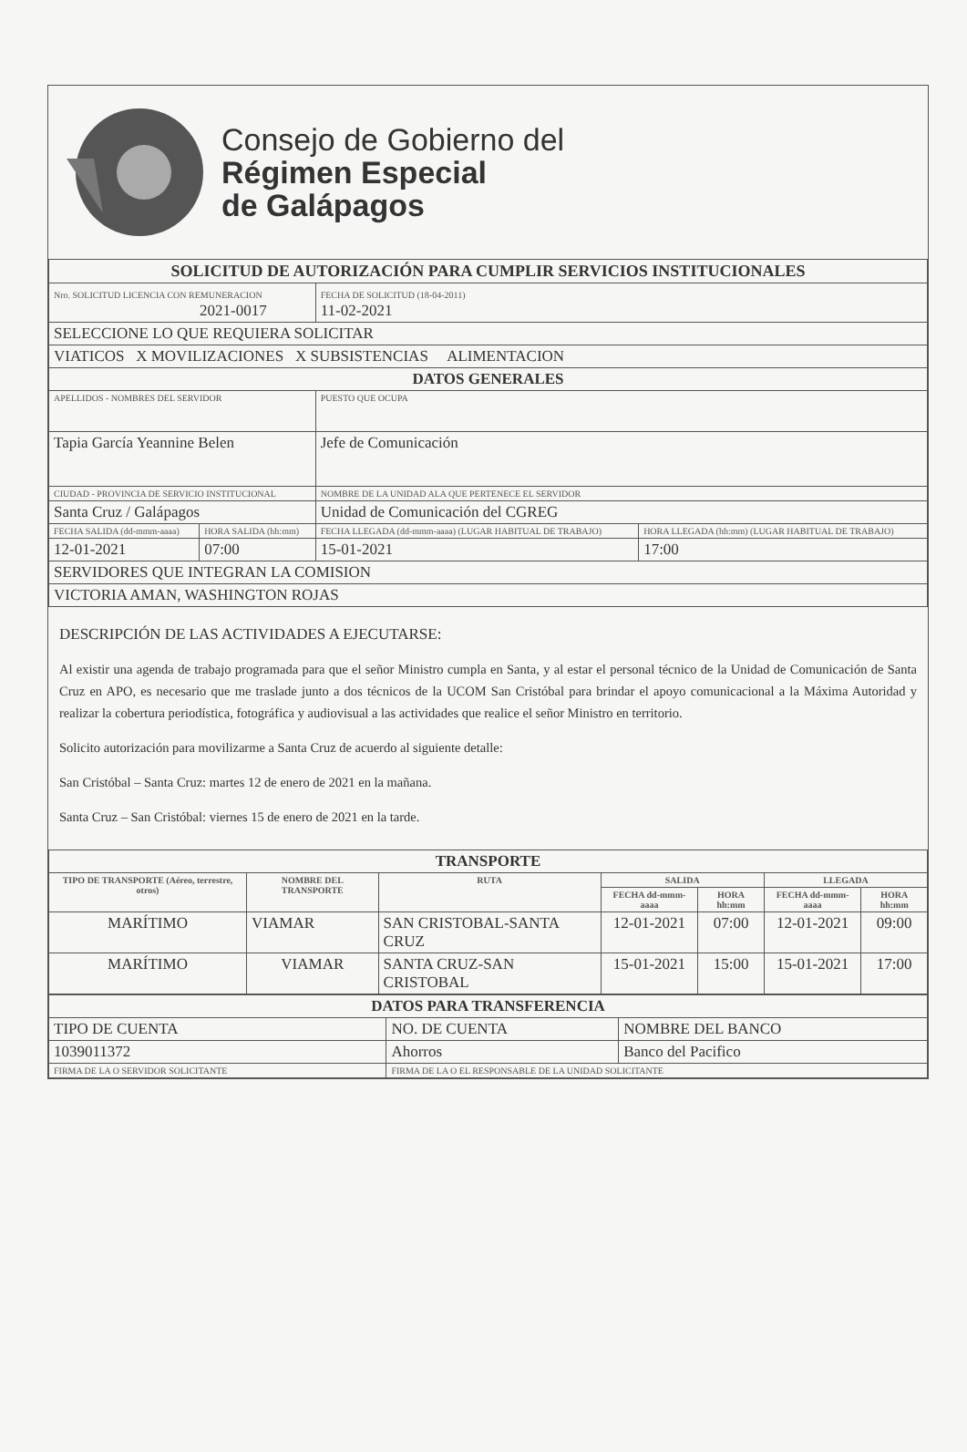Consejo de Gobierno del
Régimen Especial
de Galápagos
| SOLICITUD DE AUTORIZACIÓN PARA CUMPLIR SERVICIOS INSTITUCIONALES | | | |
| --- | --- | --- | --- |
| Nro. SOLICITUD LICENCIA CON REMUNERACION 2021-0017 | | FECHA DE SOLICITUD (18-04-2011) 11-02-2021 | |
| SELECCIONE LO QUE REQUIERA SOLICITAR | | | |
| VIATICOS X MOVILIZACIONES X SUBSISTENCIAS ALIMENTACION | | | |
| DATOS GENERALES | | | |
| APELLIDOS - NOMBRES DEL SERVIDOR | | PUESTO QUE OCUPA | |
| Tapia García Yeannine Belen | | Jefe de Comunicación | |
| CIUDAD - PROVINCIA DE SERVICIO INSTITUCIONAL | | NOMBRE DE LA UNIDAD ALA QUE PERTENECE EL SERVIDOR | |
| Santa Cruz / Galápagos | | Unidad de Comunicación del CGREG | |
| FECHA SALIDA (dd-mmm-aaaa) | HORA SALIDA (hh:mm) | FECHA LLEGADA (dd-mmm-aaaa) (LUGAR HABITUAL DE TRABAJO) | HORA LLEGADA (hh:mm) (LUGAR HABITUAL DE TRABAJO) |
| 12-01-2021 | 07:00 | 15-01-2021 | 17:00 |
| SERVIDORES QUE INTEGRAN LA COMISION | | | |
| VICTORIA AMAN, WASHINGTON ROJAS | | | |
DESCRIPCIÓN DE LAS ACTIVIDADES A EJECUTARSE:
Al existir una agenda de trabajo programada para que el señor Ministro cumpla en Santa, y al estar el personal técnico de la Unidad de Comunicación de Santa Cruz en APO, es necesario que me traslade junto a dos técnicos de la UCOM San Cristóbal para brindar el apoyo comunicacional a la Máxima Autoridad y realizar la cobertura periodística, fotográfica y audiovisual a las actividades que realice el señor Ministro en territorio.
Solicito autorización para movilizarme a Santa Cruz de acuerdo al siguiente detalle:
San Cristóbal – Santa Cruz: martes 12 de enero de 2021 en la mañana.
Santa Cruz – San Cristóbal: viernes 15 de enero de 2021 en la tarde.
| TRANSPORTE | | | | | | |
| --- | --- | --- | --- | --- | --- | --- |
| TIPO DE TRANSPORTE (Aéreo, terrestre, otros) | NOMBRE DEL TRANSPORTE | RUTA | SALIDA | | LLEGADA | |
| | | | FECHA dd-mmm-aaaa | HORA hh:mm | FECHA dd-mmm-aaaa | HORA hh:mm |
| MARÍTIMO | VIAMAR | SAN CRISTOBAL-SANTA CRUZ | 12-01-2021 | 07:00 | 12-01-2021 | 09:00 |
| MARÍTIMO | VIAMAR | SANTA CRUZ-SAN CRISTOBAL | 15-01-2021 | 15:00 | 15-01-2021 | 17:00 |
| DATOS PARA TRANSFERENCIA | | |
| --- | --- | --- |
| TIPO DE CUENTA | NO. DE CUENTA | NOMBRE DEL BANCO |
| 1039011372 | Ahorros | Banco del Pacifico |
| FIRMA DE LA O SERVIDOR SOLICITANTE | FIRMA DE LA O EL RESPONSABLE DE LA UNIDAD SOLICITANTE | |